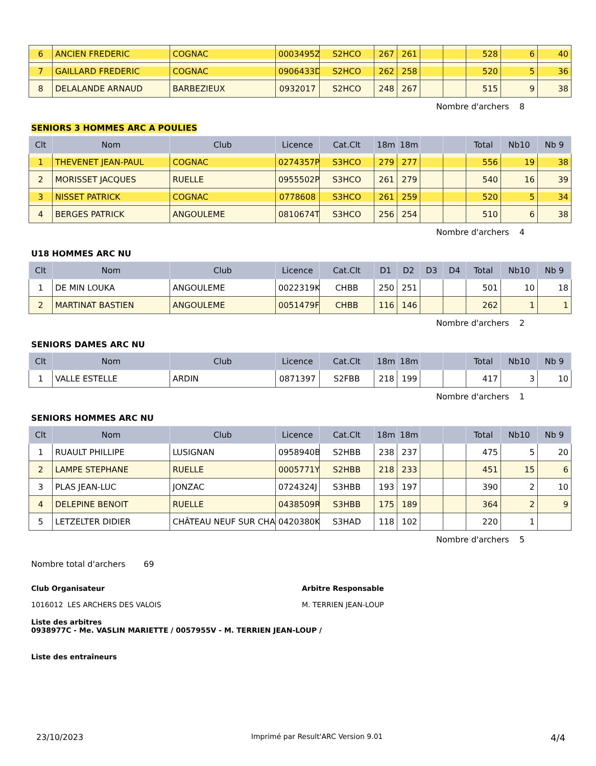| 6 | ANCIEN FREDERIC | COGNAC | 0003495Z | S2HCO | 267 | 261 | | | 528 | 6 | 40 |
| 7 | GAILLARD FREDERIC | COGNAC | 0906433D | S2HCO | 262 | 258 | | | 520 | 5 | 36 |
| 8 | DELALANDE ARNAUD | BARBEZIEUX | 0932017 | S2HCO | 248 | 267 | | | 515 | 9 | 38 |
Nombre d'archers 8
SENIORS 3 HOMMES ARC A POULIES
| Clt | Nom | Club | Licence | Cat.Clt | 18m | 18m | | | Total | Nb10 | Nb 9 |
| --- | --- | --- | --- | --- | --- | --- | --- | --- | --- | --- | --- |
| 1 | THEVENET JEAN-PAUL | COGNAC | 0274357P | S3HCO | 279 | 277 | | | 556 | 19 | 38 |
| 2 | MORISSET JACQUES | RUELLE | 0955502P | S3HCO | 261 | 279 | | | 540 | 16 | 39 |
| 3 | NISSET PATRICK | COGNAC | 0778608 | S3HCO | 261 | 259 | | | 520 | 5 | 34 |
| 4 | BERGES PATRICK | ANGOULEME | 0810674T | S3HCO | 256 | 254 | | | 510 | 6 | 38 |
Nombre d'archers 4
U18 HOMMES ARC NU
| Clt | Nom | Club | Licence | Cat.Clt | D1 | D2 | D3 | D4 | Total | Nb10 | Nb 9 |
| --- | --- | --- | --- | --- | --- | --- | --- | --- | --- | --- | --- |
| 1 | DE MIN LOUKA | ANGOULEME | 0022319K | CHBB | 250 | 251 | | | 501 | 10 | 18 |
| 2 | MARTINAT BASTIEN | ANGOULEME | 0051479F | CHBB | 116 | 146 | | | 262 | 1 | 1 |
Nombre d'archers 2
SENIORS DAMES ARC NU
| Clt | Nom | Club | Licence | Cat.Clt | 18m | 18m | | | Total | Nb10 | Nb 9 |
| --- | --- | --- | --- | --- | --- | --- | --- | --- | --- | --- | --- |
| 1 | VALLE ESTELLE | ARDIN | 0871397 | S2FBB | 218 | 199 | | | 417 | 3 | 10 |
Nombre d'archers 1
SENIORS HOMMES ARC NU
| Clt | Nom | Club | Licence | Cat.Clt | 18m | 18m | | | Total | Nb10 | Nb 9 |
| --- | --- | --- | --- | --- | --- | --- | --- | --- | --- | --- | --- |
| 1 | RUAULT PHILLIPE | LUSIGNAN | 0958940B | S2HBB | 238 | 237 | | | 475 | 5 | 20 |
| 2 | LAMPE STEPHANE | RUELLE | 0005771Y | S2HBB | 218 | 233 | | | 451 | 15 | 6 |
| 3 | PLAS JEAN-LUC | JONZAC | 0724324J | S3HBB | 193 | 197 | | | 390 | 2 | 10 |
| 4 | DELEPINE BENOIT | RUELLE | 0438509R | S3HBB | 175 | 189 | | | 364 | 2 | 9 |
| 5 | LETZELTER DIDIER | CHÂTEAU NEUF SUR CHA | 0420380K | S3HAD | 118 | 102 | | | 220 | 1 | |
Nombre d'archers 5
Nombre total d'archers 69
Club Organisateur
1016012 LES ARCHERS DES VALOIS
Arbitre Responsable
M. TERRIEN JEAN-LOUP
Liste des arbitres
0938977C - Me. VASLIN MARIETTE / 0057955V - M. TERRIEN JEAN-LOUP /
Liste des entraîneurs
23/10/2023 Imprimé par Result'ARC Version 9.01 4/4